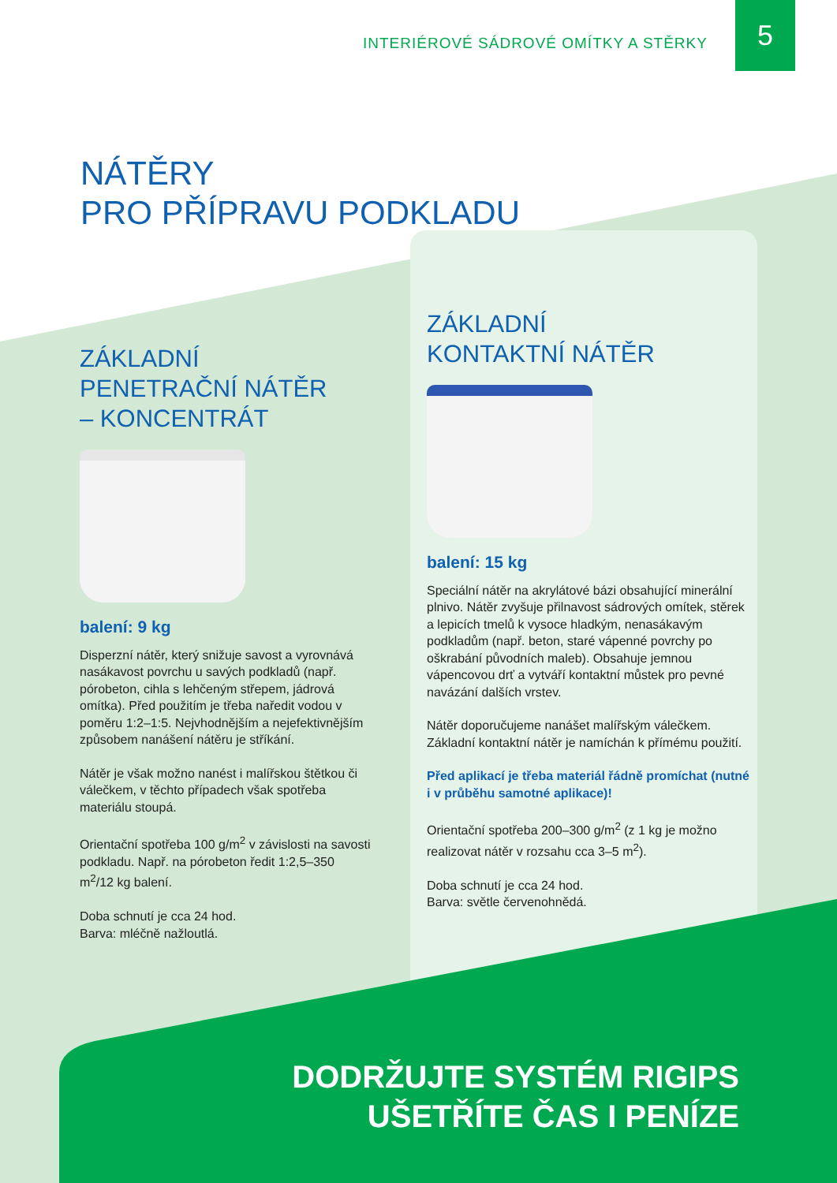INTERIÉROVÉ SÁDROVÉ OMÍTKY A STĚRKY
5
NÁTĚRY
PRO PŘÍPRAVU PODKLADU
ZÁKLADNÍ
PENETRAČNÍ NÁTĚR
– KONCENTRÁT
balení: 9 kg
Disperzní nátěr, který snižuje savost a vyrovnává nasákavost povrchu u savých podkladů (např. pórobeton, cihla s lehčeným střepem, jádrová omítka). Před použitím je třeba naředit vodou v poměru 1:2–1:5. Nejvhodnějším a nejefektivnějším způsobem nanášení nátěru je stříkání.
Nátěr je však možno nanést i malířskou štětkou či válečkem, v těchto případech však spotřeba materiálu stoupá.
Orientační spotřeba 100 g/m<sup>2</sup> v závislosti na savosti podkladu. Např. na pórobeton ředit 1:2,5–350 m<sup>2</sup>/12 kg balení.
Doba schnutí je cca 24 hod.
Barva: mléčně nažloutlá.
ZÁKLADNÍ
KONTAKTNÍ NÁTĚR
balení: 15 kg
Speciální nátěr na akrylátové bázi obsahující minerální plnivo. Nátěr zvyšuje přilnavost sádrových omítek, stěrek a lepicích tmelů k vysoce hladkým, nenasákavým podkladům (např. beton, staré vápenné povrchy po oškrabání původních maleb). Obsahuje jemnou vápencovou drť a vytváří kontaktní můstek pro pevné navázání dalších vrstev.
Nátěr doporučujeme nanášet malířským válečkem. Základní kontaktní nátěr je namíchán k přímému použití.
Před aplikací je třeba materiál řádně promíchat (nutné i v průběhu samotné aplikace)!
Orientační spotřeba 200–300 g/m<sup>2</sup> (z 1 kg je možno realizovat nátěr v rozsahu cca 3–5 m<sup>2</sup>).
Doba schnutí je cca 24 hod.
Barva: světle červenohnědá.
DODRŽUJTE SYSTÉM RIGIPS
UŠETŘÍTE ČAS I PENÍZE